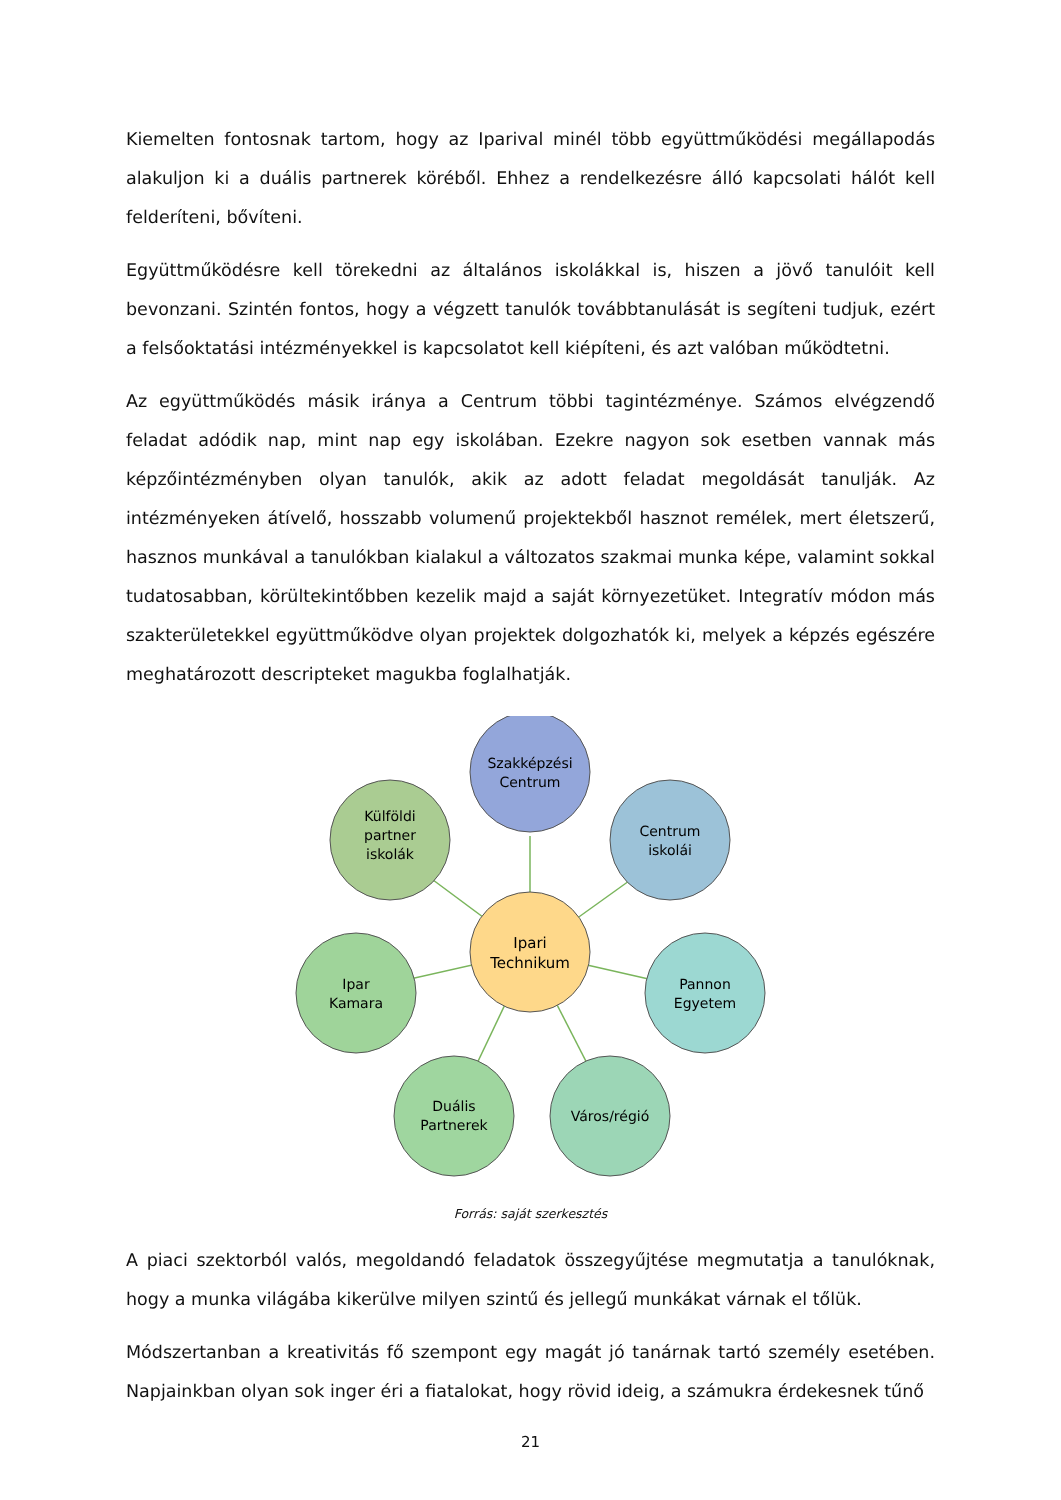Kiemelten fontosnak tartom, hogy az Iparival minél több együttműködési megállapodás alakuljon ki a duális partnerek köréből. Ehhez a rendelkezésre álló kapcsolati hálót kell felderíteni, bővíteni.
Együttműködésre kell törekedni az általános iskolákkal is, hiszen a jövő tanulóit kell bevonzani. Szintén fontos, hogy a végzett tanulók továbbtanulását is segíteni tudjuk, ezért a felsőoktatási intézményekkel is kapcsolatot kell kiépíteni, és azt valóban működtetni.
Az együttműködés másik iránya a Centrum többi tagintézménye. Számos elvégzendő feladat adódik nap, mint nap egy iskolában. Ezekre nagyon sok esetben vannak más képzőintézményben olyan tanulók, akik az adott feladat megoldását tanulják. Az intézményeken átívelő, hosszabb volumenű projektekből hasznot remélek, mert életszerű, hasznos munkával a tanulókban kialakul a változatos szakmai munka képe, valamint sokkal tudatosabban, körültekintőbben kezelik majd a saját környezetüket. Integratív módon más szakterületekkel együttműködve olyan projektek dolgozhatók ki, melyek a képzés egészére meghatározott descripteket magukba foglalhatják.
Szakképzési
Centrum
Centrum
iskolái
Pannon
Egyetem
Város/régió
Duális
Partnerek
Ipar
Kamara
Külföldi
partner
iskolák
Ipari
Technikum
Forrás: saját szerkesztés
A piaci szektorból valós, megoldandó feladatok összegyűjtése megmutatja a tanulóknak, hogy a munka világába kikerülve milyen szintű és jellegű munkákat várnak el tőlük.
Módszertanban a kreativitás fő szempont egy magát jó tanárnak tartó személy esetében. Napjainkban olyan sok inger éri a fiatalokat, hogy rövid ideig, a számukra érdekesnek tűnő
21